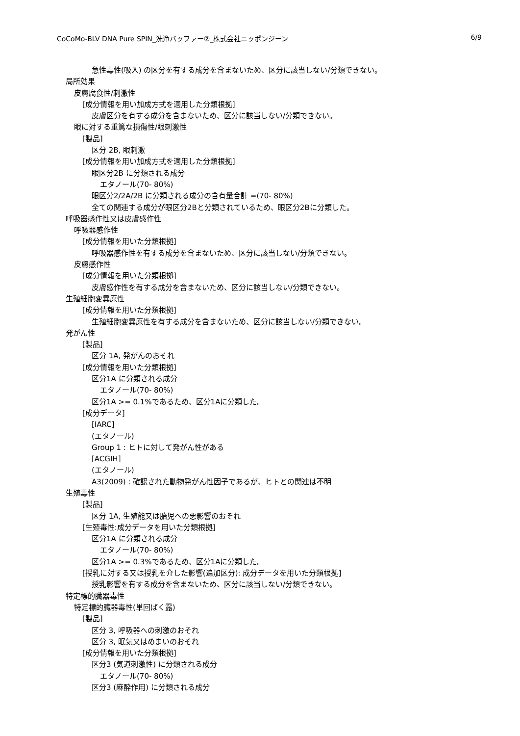CoCoMo-BLV DNA Pure SPIN_洗浄バッファー②_株式会社ニッポンジーン 6/9
急性毒性(吸入) の区分を有する成分を含まないため、区分に該当しない/分類できない。
局所効果
皮膚腐食性/刺激性
[成分情報を用い加成方式を適用した分類根拠]
皮膚区分を有する成分を含まないため、区分に該当しない/分類できない。
眼に対する重篤な損傷性/眼刺激性
[製品]
区分 2B, 眼刺激
[成分情報を用い加成方式を適用した分類根拠]
眼区分2B に分類される成分
エタノール(70- 80%)
眼区分2/2A/2B に分類される成分の含有量合計 =(70- 80%)
全ての関連する成分が眼区分2Bと分類されているため、眼区分2Bに分類した。
呼吸器感作性又は皮膚感作性
呼吸器感作性
[成分情報を用いた分類根拠]
呼吸器感作性を有する成分を含まないため、区分に該当しない/分類できない。
皮膚感作性
[成分情報を用いた分類根拠]
皮膚感作性を有する成分を含まないため、区分に該当しない/分類できない。
生殖細胞変異原性
[成分情報を用いた分類根拠]
生殖細胞変異原性を有する成分を含まないため、区分に該当しない/分類できない。
発がん性
[製品]
区分 1A, 発がんのおそれ
[成分情報を用いた分類根拠]
区分1A に分類される成分
エタノール(70- 80%)
区分1A >= 0.1%であるため、区分1Aに分類した。
[成分データ]
[IARC]
(エタノール)
Group 1 : ヒトに対して発がん性がある
[ACGIH]
(エタノール)
A3(2009) : 確認された動物発がん性因子であるが、ヒトとの関連は不明
生殖毒性
[製品]
区分 1A, 生殖能又は胎児への悪影響のおそれ
[生殖毒性:成分データを用いた分類根拠]
区分1A に分類される成分
エタノール(70- 80%)
区分1A >= 0.3%であるため、区分1Aに分類した。
[授乳に対する又は授乳を介した影響(追加区分): 成分データを用いた分類根拠]
授乳影響を有する成分を含まないため、区分に該当しない/分類できない。
特定標的臓器毒性
特定標的臓器毒性(単回ばく露)
[製品]
区分 3, 呼吸器への刺激のおそれ
区分 3, 眠気又はめまいのおそれ
[成分情報を用いた分類根拠]
区分3 (気道刺激性) に分類される成分
エタノール(70- 80%)
区分3 (麻酔作用) に分類される成分